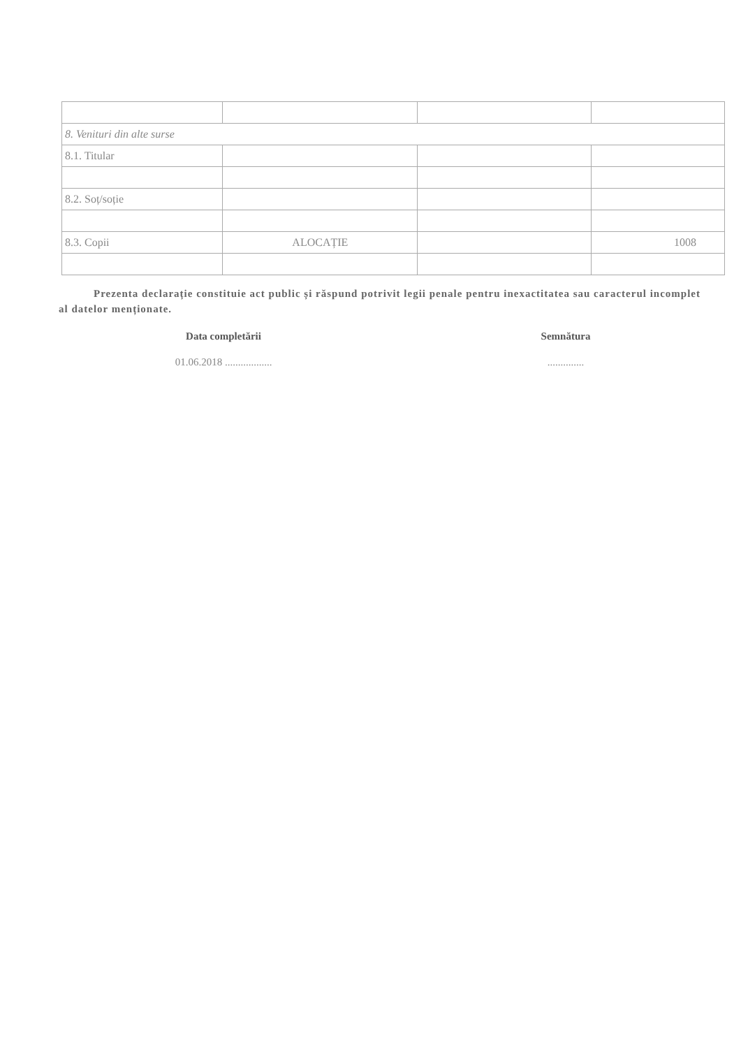| 8. Venituri din alte surse | | | |
| 8.1. Titular | | | |
| 8.2. Soț/soție | | | |
| 8.3. Copii | ALOCAȚIE | | 1008 |
Prezenta declarație constituie act public și răspund potrivit legii penale pentru inexactitatea sau caracterul incomplet al datelor menționate.
Data completării
01.06.2018 ..................
Semnătura
..............